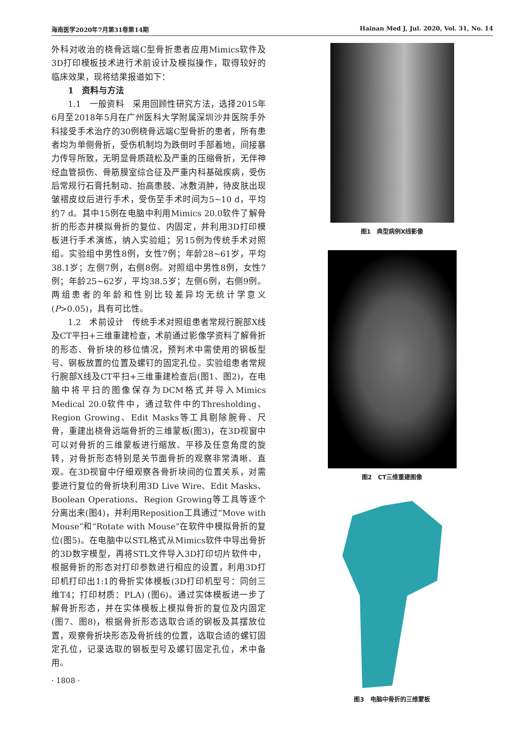海南医学2020年7月第31卷第14期 Hainan Med J, Jul. 2020, Vol. 31, No. 14
外科对收治的桡骨远端C型骨折患者应用Mimics软件及3D打印模板技术进行术前设计及模拟操作，取得较好的临床效果，现将结果报道如下：
1　资料与方法
1.1　一般资料　采用回顾性研究方法，选择2015年6月至2018年5月在广州医科大学附属深圳沙井医院手外科接受手术治疗的30例桡骨远端C型骨折的患者，所有患者均为单侧骨折，受伤机制均为跌倒时手部着地，间接暴力传导所致，无明显骨质疏松及严重的压缩骨折，无伴神经血管损伤、骨筋膜室综合征及严重内科基础疾病，受伤后常规行石膏托制动、抬高患肢、冰敷消肿，待皮肤出现皱褶皮纹后进行手术，受伤至手术时间为5~10 d，平均约7 d。其中15例在电脑中利用Mimics 20.0软件了解骨折的形态并模拟骨折的复位、内固定，并利用3D打印模板进行手术演练，纳入实验组；另15例为传统手术对照组。实验组中男性8例，女性7例；年龄28~61岁，平均38.1岁；左侧7例，右侧8例。对照组中男性8例，女性7例；年龄25~62岁，平均38.5岁；左侧6例，右侧9例。两组患者的年龄和性别比较差异均无统计学意义(P>0.05)，具有可比性。
1.2　术前设计　传统手术对照组患者常规行腕部X线及CT平扫+三维重建检查，术前通过影像学资料了解骨折的形态、骨折块的移位情况，预判术中需使用的钢板型号、钢板放置的位置及螺钉的固定孔位。实验组患者常规行腕部X线及CT平扫+三维重建检查后(图1、图2)，在电脑中将平扫的图像保存为DCM格式并导入Mimics Medical 20.0软件中，通过软件中的Thresholding、Region Growing、Edit Masks等工具剔除腕骨、尺骨，重建出桡骨远端骨折的三维蒙板(图3)，在3D视窗中可以对骨折的三维蒙板进行缩放、平移及任意角度的旋转，对骨折形态特别是关节面骨折的观察非常清晰、直观。在3D视窗中仔细观察各骨折块间的位置关系，对需要进行复位的骨折块利用3D Live Wire、Edit Masks、Boolean Operations、Region Growing等工具等逐个分离出来(图4)，并利用Reposition工具通过“Move with Mouse”和“Rotate with Mouse”在软件中模拟骨折的复位(图5)。在电脑中以STL格式从Mimics软件中导出骨折的3D数字模型，再将STL文件导入3D打印切片软件中，根据骨折的形态对打印参数进行相应的设置，利用3D打印机打印出1:1的骨折实体模板(3D打印机型号：同创三维T4；打印材质：PLA) (图6)。通过实体模板进一步了解骨折形态，并在实体模板上模拟骨折的复位及内固定(图7、图8)，根据骨折形态选取合适的钢板及其摆放位置，观察骨折块形态及骨折线的位置，选取合适的螺钉固定孔位，记录选取的钢板型号及螺钉固定孔位，术中备用。
· 1808 ·
图1　典型病例X线影像
图2　CT三维重建图像
图3　电脑中骨折的三维蒙板